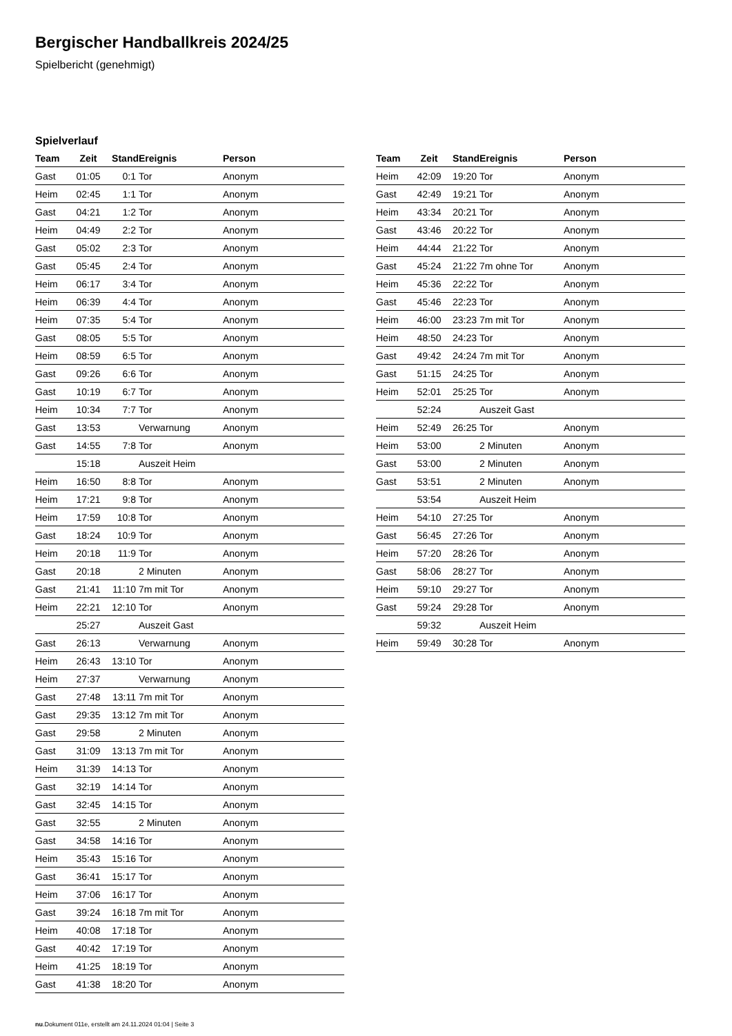Bergischer Handballkreis 2024/25
Spielbericht (genehmigt)
Spielverlauf
| Team | Zeit | Stand | Ereignis | Person |
| --- | --- | --- | --- | --- |
| Gast | 01:05 | 0:1 | Tor | Anonym |
| Heim | 02:45 | 1:1 | Tor | Anonym |
| Gast | 04:21 | 1:2 | Tor | Anonym |
| Heim | 04:49 | 2:2 | Tor | Anonym |
| Gast | 05:02 | 2:3 | Tor | Anonym |
| Gast | 05:45 | 2:4 | Tor | Anonym |
| Heim | 06:17 | 3:4 | Tor | Anonym |
| Heim | 06:39 | 4:4 | Tor | Anonym |
| Heim | 07:35 | 5:4 | Tor | Anonym |
| Gast | 08:05 | 5:5 | Tor | Anonym |
| Heim | 08:59 | 6:5 | Tor | Anonym |
| Gast | 09:26 | 6:6 | Tor | Anonym |
| Gast | 10:19 | 6:7 | Tor | Anonym |
| Heim | 10:34 | 7:7 | Tor | Anonym |
| Gast | 13:53 | | Verwarnung | Anonym |
| Gast | 14:55 | 7:8 | Tor | Anonym |
| | 15:18 | | Auszeit Heim | |
| Heim | 16:50 | 8:8 | Tor | Anonym |
| Heim | 17:21 | 9:8 | Tor | Anonym |
| Heim | 17:59 | 10:8 | Tor | Anonym |
| Gast | 18:24 | 10:9 | Tor | Anonym |
| Heim | 20:18 | 11:9 | Tor | Anonym |
| Gast | 20:18 | | 2 Minuten | Anonym |
| Gast | 21:41 | 11:10 | 7m mit Tor | Anonym |
| Heim | 22:21 | 12:10 | Tor | Anonym |
| | 25:27 | | Auszeit Gast | |
| Gast | 26:13 | | Verwarnung | Anonym |
| Heim | 26:43 | 13:10 | Tor | Anonym |
| Heim | 27:37 | | Verwarnung | Anonym |
| Gast | 27:48 | 13:11 | 7m mit Tor | Anonym |
| Gast | 29:35 | 13:12 | 7m mit Tor | Anonym |
| Gast | 29:58 | | 2 Minuten | Anonym |
| Gast | 31:09 | 13:13 | 7m mit Tor | Anonym |
| Heim | 31:39 | 14:13 | Tor | Anonym |
| Gast | 32:19 | 14:14 | Tor | Anonym |
| Gast | 32:45 | 14:15 | Tor | Anonym |
| Gast | 32:55 | | 2 Minuten | Anonym |
| Gast | 34:58 | 14:16 | Tor | Anonym |
| Heim | 35:43 | 15:16 | Tor | Anonym |
| Gast | 36:41 | 15:17 | Tor | Anonym |
| Heim | 37:06 | 16:17 | Tor | Anonym |
| Gast | 39:24 | 16:18 | 7m mit Tor | Anonym |
| Heim | 40:08 | 17:18 | Tor | Anonym |
| Gast | 40:42 | 17:19 | Tor | Anonym |
| Heim | 41:25 | 18:19 | Tor | Anonym |
| Gast | 41:38 | 18:20 | Tor | Anonym |
| Team | Zeit | Stand | Ereignis | Person |
| --- | --- | --- | --- | --- |
| Heim | 42:09 | 19:20 | Tor | Anonym |
| Gast | 42:49 | 19:21 | Tor | Anonym |
| Heim | 43:34 | 20:21 | Tor | Anonym |
| Gast | 43:46 | 20:22 | Tor | Anonym |
| Heim | 44:44 | 21:22 | Tor | Anonym |
| Gast | 45:24 | 21:22 | 7m ohne Tor | Anonym |
| Heim | 45:36 | 22:22 | Tor | Anonym |
| Gast | 45:46 | 22:23 | Tor | Anonym |
| Heim | 46:00 | 23:23 | 7m mit Tor | Anonym |
| Heim | 48:50 | 24:23 | Tor | Anonym |
| Gast | 49:42 | 24:24 | 7m mit Tor | Anonym |
| Gast | 51:15 | 24:25 | Tor | Anonym |
| Heim | 52:01 | 25:25 | Tor | Anonym |
| | 52:24 | | Auszeit Gast | |
| Heim | 52:49 | 26:25 | Tor | Anonym |
| Heim | 53:00 | | 2 Minuten | Anonym |
| Gast | 53:00 | | 2 Minuten | Anonym |
| Gast | 53:51 | | 2 Minuten | Anonym |
| | 53:54 | | Auszeit Heim | |
| Heim | 54:10 | 27:25 | Tor | Anonym |
| Gast | 56:45 | 27:26 | Tor | Anonym |
| Heim | 57:20 | 28:26 | Tor | Anonym |
| Gast | 58:06 | 28:27 | Tor | Anonym |
| Heim | 59:10 | 29:27 | Tor | Anonym |
| Gast | 59:24 | 29:28 | Tor | Anonym |
| | 59:32 | | Auszeit Heim | |
| Heim | 59:49 | 30:28 | Tor | Anonym |
nu.Dokument 011e, erstellt am 24.11.2024 01:04 | Seite 3